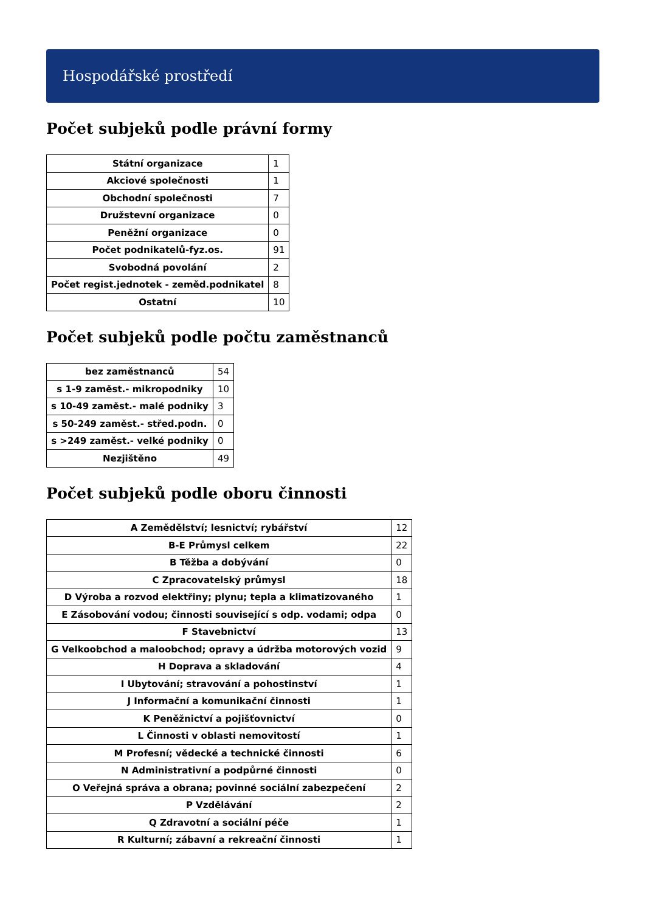Hospodářské prostředí
Počet subjeků podle právní formy
| Státní organizace | 1 |
| Akciové společnosti | 1 |
| Obchodní společnosti | 7 |
| Družstevní organizace | 0 |
| Peněžní organizace | 0 |
| Počet podnikatelů-fyz.os. | 91 |
| Svobodná povolání | 2 |
| Počet regist.jednotek - zeměd.podnikatel | 8 |
| Ostatní | 10 |
Počet subjeků podle počtu zaměstnanců
| bez zaměstnanců | 54 |
| s 1-9 zaměst.- mikropodniky | 10 |
| s 10-49 zaměst.- malé podniky | 3 |
| s 50-249 zaměst.- střed.podn. | 0 |
| s >249 zaměst.- velké podniky | 0 |
| Nezjištěno | 49 |
Počet subjeků podle oboru činnosti
| A Zemědělství; lesnictví; rybářství | 12 |
| B-E Průmysl celkem | 22 |
| B Těžba a dobývání | 0 |
| C Zpracovatelský průmysl | 18 |
| D Výroba a rozvod elektřiny; plynu; tepla a klimatizovaného | 1 |
| E Zásobování vodou; činnosti související s odp. vodami; odpa | 0 |
| F Stavebnictví | 13 |
| G Velkoobchod a maloobchod; opravy a údržba motorových vozid | 9 |
| H Doprava a skladování | 4 |
| I Ubytování; stravování a pohostinství | 1 |
| J Informační a komunikační činnosti | 1 |
| K Peněžnictví a pojišťovnictví | 0 |
| L Činnosti v oblasti nemovitostí | 1 |
| M Profesní; vědecké a technické činnosti | 6 |
| N Administrativní a podpůrné činnosti | 0 |
| O Veřejná správa a obrana; povinné sociální zabezpečení | 2 |
| P Vzdělávání | 2 |
| Q Zdravotní a sociální péče | 1 |
| R Kulturní; zábavní a rekreační činnosti | 1 |